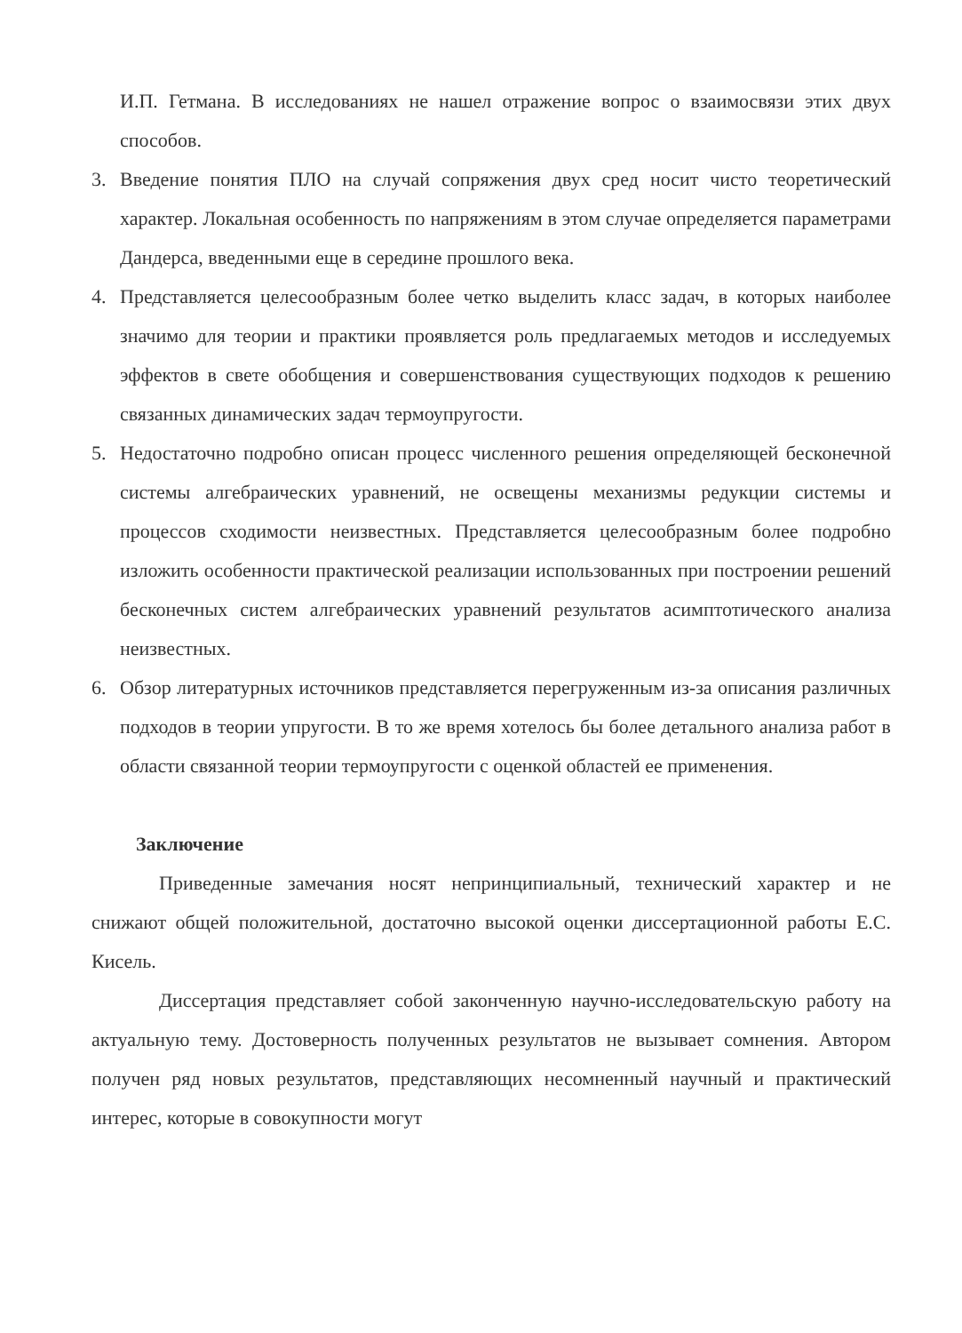И.П. Гетмана. В исследованиях не нашел отражение вопрос о взаимосвязи этих двух способов.
3. Введение понятия ПЛО на случай сопряжения двух сред носит чисто теоретический характер. Локальная особенность по напряжениям в этом случае определяется параметрами Дандерса, введенными еще в середине прошлого века.
4. Представляется целесообразным более четко выделить класс задач, в которых наиболее значимо для теории и практики проявляется роль предлагаемых методов и исследуемых эффектов в свете обобщения и совершенствования существующих подходов к решению связанных динамических задач термоупругости.
5. Недостаточно подробно описан процесс численного решения определяющей бесконечной системы алгебраических уравнений, не освещены механизмы редукции системы и процессов сходимости неизвестных. Представляется целесообразным более подробно изложить особенности практической реализации использованных при построении решений бесконечных систем алгебраических уравнений результатов асимптотического анализа неизвестных.
6. Обзор литературных источников представляется перегруженным из-за описания различных подходов в теории упругости. В то же время хотелось бы более детального анализа работ в области связанной теории термоупругости с оценкой областей ее применения.
Заключение
Приведенные замечания носят непринципиальный, технический характер и не снижают общей положительной, достаточно высокой оценки диссертационной работы Е.С. Кисель.
Диссертация представляет собой законченную научно-исследовательскую работу на актуальную тему. Достоверность полученных результатов не вызывает сомнения. Автором получен ряд новых результатов, представляющих несомненный научный и практический интерес, которые в совокупности могут